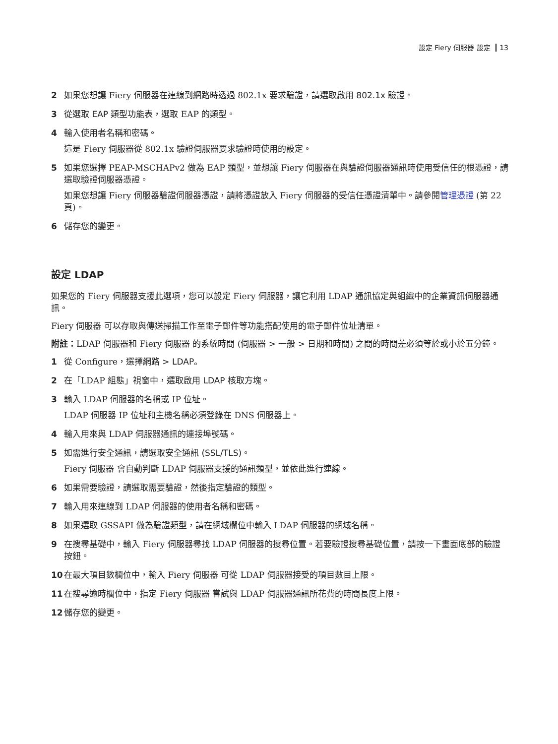設定 Fiery 伺服器 設定 13
2 如果您想讓 Fiery 伺服器在連線到網路時透過 802.1x 要求驗證，請選取啟用 802.1x 驗證。
3 從選取 EAP 類型功能表，選取 EAP 的類型。
4 輸入使用者名稱和密碼。
這是 Fiery 伺服器從 802.1x 驗證伺服器要求驗證時使用的設定。
5 如果您選擇 PEAP-MSCHAPv2 做為 EAP 類型，並想讓 Fiery 伺服器在與驗證伺服器通訊時使用受信任的根憑證，請選取驗證伺服器憑證。
如果您想讓 Fiery 伺服器驗證伺服器憑證，請將憑證放入 Fiery 伺服器的受信任憑證清單中。請參閱管理憑證 (第 22 頁)。
6 儲存您的變更。
設定 LDAP
如果您的 Fiery 伺服器支援此選項，您可以設定 Fiery 伺服器，讓它利用 LDAP 通訊協定與組織中的企業資訊伺服器通訊。
Fiery 伺服器 可以存取與傳送掃描工作至電子郵件等功能搭配使用的電子郵件位址清單。
附註：LDAP 伺服器和 Fiery 伺服器 的系統時間 (伺服器 > 一般 > 日期和時間) 之間的時間差必須等於或小於五分鐘。
1 從 Configure，選擇網路 > LDAP。
2 在「LDAP 組態」視窗中，選取啟用 LDAP 核取方塊。
3 輸入 LDAP 伺服器的名稱或 IP 位址。
LDAP 伺服器 IP 位址和主機名稱必須登錄在 DNS 伺服器上。
4 輸入用來與 LDAP 伺服器通訊的連接埠號碼。
5 如需進行安全通訊，請選取安全通訊 (SSL/TLS)。
Fiery 伺服器 會自動判斷 LDAP 伺服器支援的通訊類型，並依此進行連線。
6 如果需要驗證，請選取需要驗證，然後指定驗證的類型。
7 輸入用來連線到 LDAP 伺服器的使用者名稱和密碼。
8 如果選取 GSSAPI 做為驗證類型，請在網域欄位中輸入 LDAP 伺服器的網域名稱。
9 在搜尋基礎中，輸入 Fiery 伺服器尋找 LDAP 伺服器的搜尋位置。若要驗證搜尋基礎位置，請按一下畫面底部的驗證按鈕。
10 在最大項目數欄位中，輸入 Fiery 伺服器 可從 LDAP 伺服器接受的項目數目上限。
11 在搜尋逾時欄位中，指定 Fiery 伺服器 嘗試與 LDAP 伺服器通訊所花費的時間長度上限。
12 儲存您的變更。